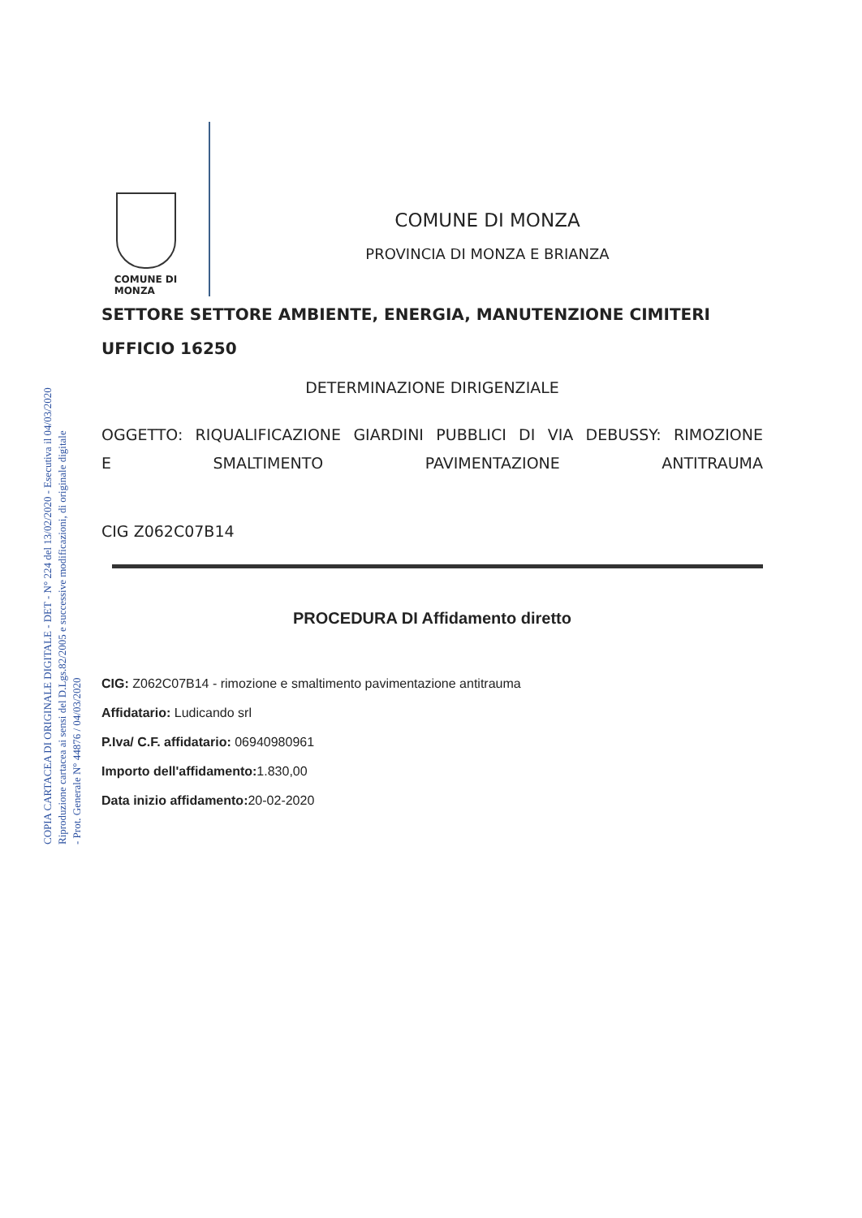COPIA CARTACEA DI ORIGINALE DIGITALE - DET - N° 224 del 13/02/2020 - Esecutiva il 04/03/2020
Riproduzione cartacea ai sensi del D.Lgs.82/2005 e successive modificazioni, di originale digitale
- Prot. Generale N° 44876 / 04/03/2020
COMUNE DI
MONZA
COMUNE DI MONZA
PROVINCIA DI MONZA E BRIANZA
SETTORE SETTORE AMBIENTE, ENERGIA, MANUTENZIONE CIMITERI
UFFICIO 16250
DETERMINAZIONE DIRIGENZIALE
OGGETTO: RIQUALIFICAZIONE GIARDINI PUBBLICI DI VIA DEBUSSY: RIMOZIONE
E SMALTIMENTO PAVIMENTAZIONE ANTITRAUMA
CIG Z062C07B14
PROCEDURA DI Affidamento diretto
CIG: Z062C07B14 - rimozione e smaltimento pavimentazione antitrauma
Affidatario: Ludicando srl
P.Iva/ C.F. affidatario: 06940980961
Importo dell'affidamento: 1.830,00
Data inizio affidamento: 20-02-2020